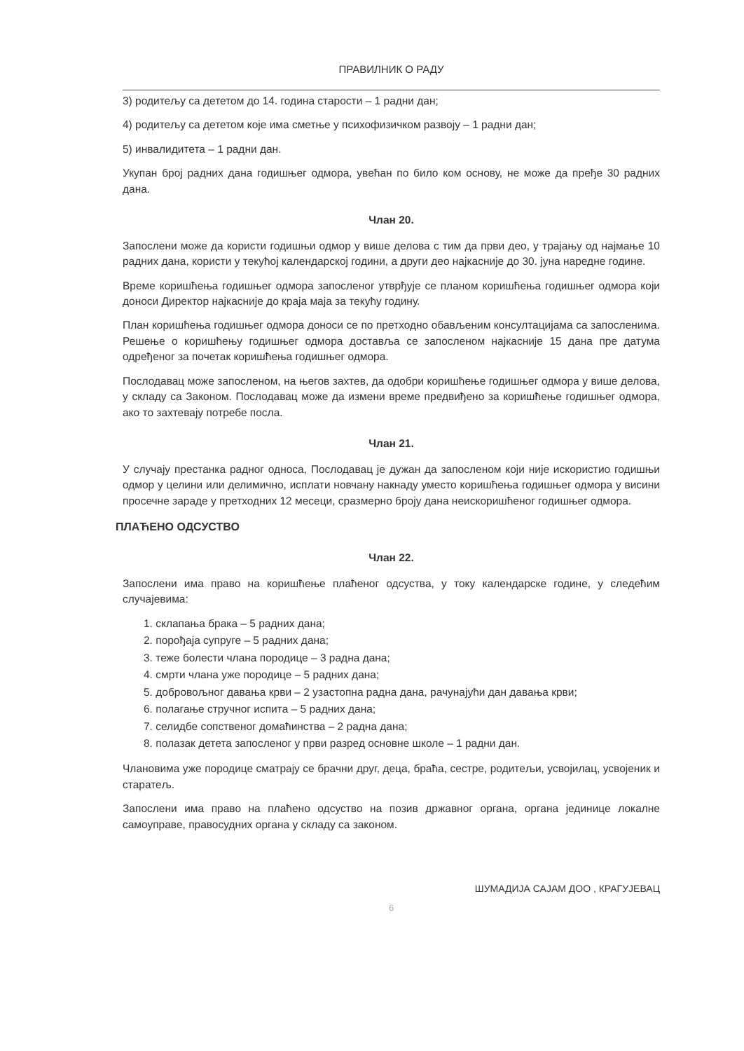ПРАВИЛНИК О РАДУ
3) родитељу са дететом до 14. година старости – 1 радни дан;
4) родитељу са дететом које има сметње у психофизичком развоју – 1 радни дан;
5) инвалидитета – 1 радни дан.
Укупан број радних дана годишњег одмора, увећан по било ком основу, не може да пређе 30 радних дана.
Члан 20.
Запослени може да користи годишњи одмор у више делова с тим да први део, у трајању од најмање 10 радних дана, користи у текућој календарској години, а други део најкасније до 30. јуна наредне године.
Време коришћења годишњег одмора запосленог утврђује се планом коришћења годишњег одмора који доноси Директор најкасније до краја маја за текућу годину.
План коришћења годишњег одмора доноси се по претходно обављеним консултацијама са запосленима. Решење о коришћењу годишњег одмора доставља се запосленом најкасније 15 дана пре датума одређеног за почетак коришћења годишњег одмора.
Послодавац може запосленом, на његов захтев, да одобри коришћење годишњег одмора у више делова, у складу са Законом. Послодавац може да измени време предвиђено за коришћење годишњег одмора, ако то захтевају потребе посла.
Члан 21.
У случају престанка радног односа, Послодавац је дужан да запосленом који није искористио годишњи одмор у целини или делимично, исплати новчану накнаду уместо коришћења годишњег одмора у висини просечне зараде у претходних 12 месеци, сразмерно броју дана неискоришћеног годишњег одмора.
ПЛАЋЕНО ОДСУСТВО
Члан 22.
Запослени има право на коришћење плаћеног одсуства, у току календарске године, у следећим случајевима:
1. склапања брака – 5 радних дана;
2. порођаја супруге – 5 радних дана;
3. теже болести члана породице – 3 радна дана;
4. смрти члана уже породице – 5 радних дана;
5. добровољног давања крви – 2 узастопна радна дана, рачунајући дан давања крви;
6. полагање стручног испита – 5 радних дана;
7. селидбе сопственог домаћинства – 2 радна дана;
8. полазак детета запосленог у први разред основне школе – 1 радни дан.
Члановима уже породице сматрају се брачни друг, деца, браћа, сестре, родитељи, усвојилац, усвојеник и старатељ.
Запослени има право на плаћено одсуство на позив државног органа, органа јединице локалне самоуправе, правосудних органа у складу са законом.
ШУМАДИЈА САЈАМ ДОО , КРАГУЈЕВАЦ
6